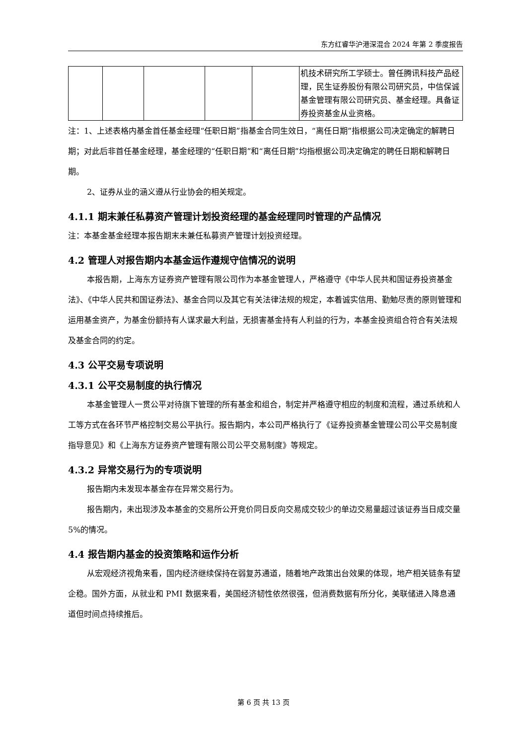东方红睿华沪港深混合 2024 年第 2 季度报告
| | | | | | 机技术研究所工学硕士。曾任腾讯科技产品经理，民生证券股份有限公司研究员，中信保诚基金管理有限公司研究员、基金经理。具备证券投资基金从业资格。 |
注：1、上述表格内基金首任基金经理“任职日期”指基金合同生效日，“离任日期”指根据公司决定确定的解聘日期；对此后非首任基金经理，基金经理的“任职日期”和“离任日期”均指根据公司决定确定的聘任日期和解聘日期。
2、证券从业的涵义遵从行业协会的相关规定。
4.1.1 期末兼任私募资产管理计划投资经理的基金经理同时管理的产品情况
注：本基金基金经理本报告期末未兼任私募资产管理计划投资经理。
4.2 管理人对报告期内本基金运作遵规守信情况的说明
本报告期，上海东方证券资产管理有限公司作为本基金管理人，严格遵守《中华人民共和国证券投资基金法》、《中华人民共和国证券法》、基金合同以及其它有关法律法规的规定，本着诚实信用、勤勉尽责的原则管理和运用基金资产，为基金份额持有人谋求最大利益，无损害基金持有人利益的行为，本基金投资组合符合有关法规及基金合同的约定。
4.3 公平交易专项说明
4.3.1 公平交易制度的执行情况
本基金管理人一贯公平对待旗下管理的所有基金和组合，制定并严格遵守相应的制度和流程，通过系统和人工等方式在各环节严格控制交易公平执行。报告期内，本公司严格执行了《证券投资基金管理公司公平交易制度指导意见》和《上海东方证券资产管理有限公司公平交易制度》等规定。
4.3.2 异常交易行为的专项说明
报告期内未发现本基金存在异常交易行为。
报告期内，未出现涉及本基金的交易所公开竞价同日反向交易成交较少的单边交易量超过该证券当日成交量 5%的情况。
4.4 报告期内基金的投资策略和运作分析
从宏观经济视角来看，国内经济继续保持在弱复苏通道，随着地产政策出台效果的体现，地产相关链条有望企稳。国外方面，从就业和 PMI 数据来看，美国经济韧性依然很强，但消费数据有所分化，美联储进入降息通道但时间点持续推后。
第 6 页 共 13 页